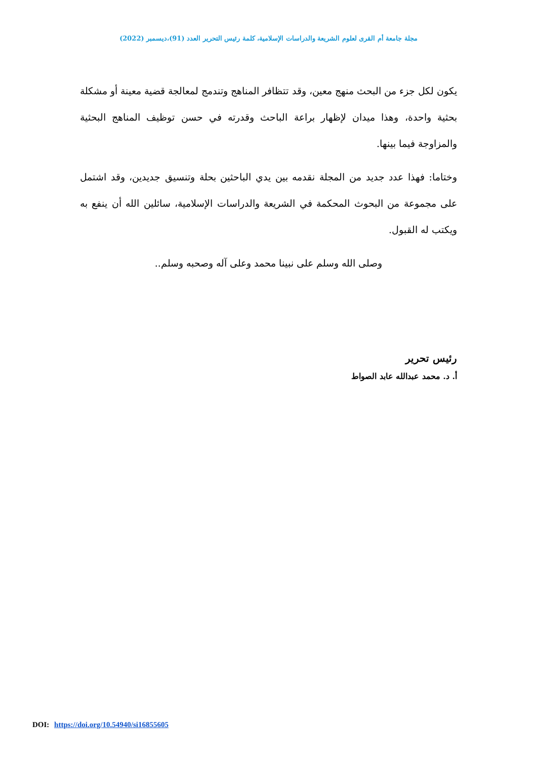مجلة جامعة أم القرى لعلوم الشريعة والدراسات الإسلامية، كلمة رئيس التحرير العدد (91)،ديسمبر (2022)
يكون لكل جزء من البحث منهج معين، وقد تتظافر المناهج وتندمج لمعالجة قضية معينة أو مشكلة بحثية واحدة، وهذا ميدان لإظهار براعة الباحث وقدرته في حسن توظيف المناهج البحثية والمزاوجة فيما بينها.
وختاما: فهذا عدد جديد من المجلة نقدمه بين يدي الباحثين بحلة وتنسيق جديدين، وقد اشتمل على مجموعة من البحوث المحكمة في الشريعة والدراسات الإسلامية، سائلين الله أن ينفع به ويكتب له القبول.
وصلى الله وسلم على نبينا محمد وعلى آله وصحبه وسلم..
رئيس تحرير
أ. د. محمد عبدالله عابد الصواط
DOI: https://doi.org/10.54940/si16855605